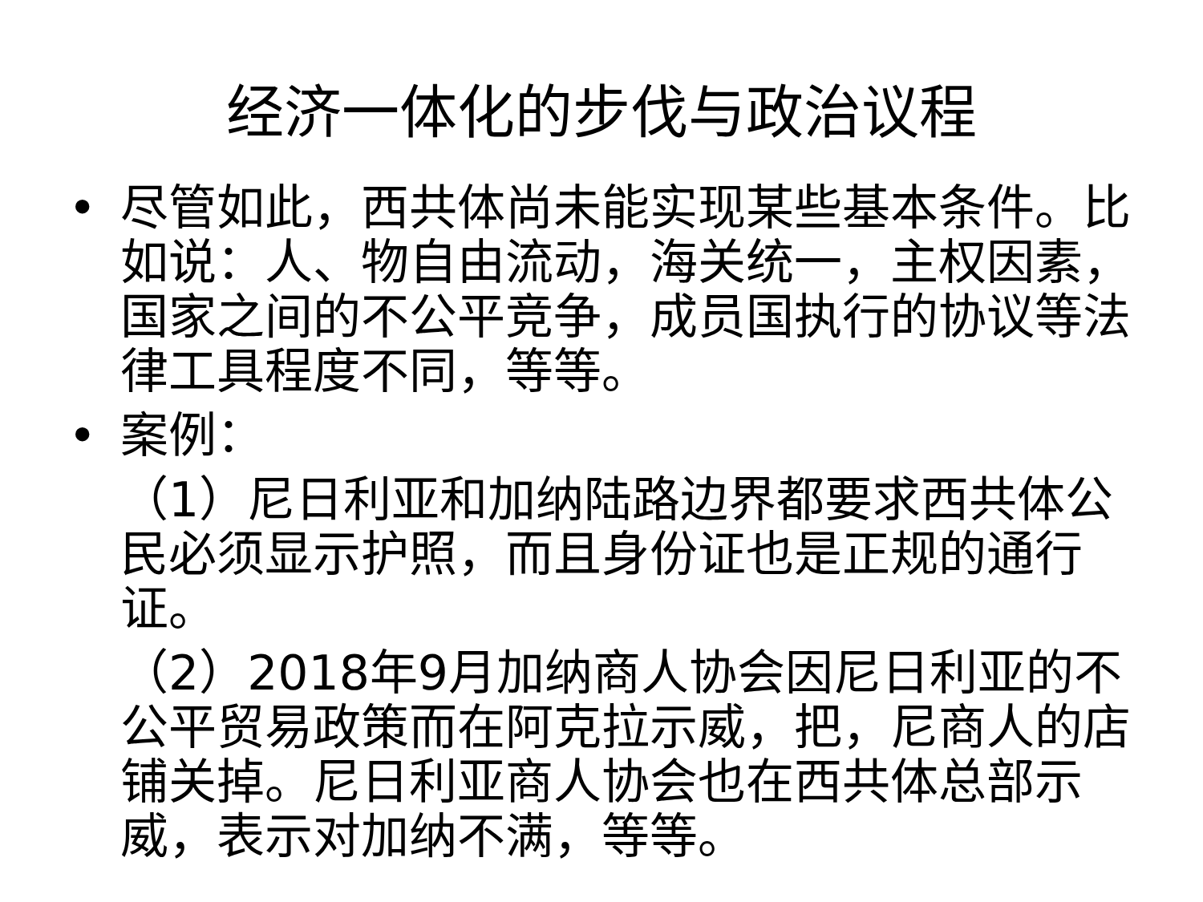经济一体化的步伐与政治议程
• 尽管如此，西共体尚未能实现某些基本条件。比如说：人、物自由流动，海关统一，主权因素，国家之间的不公平竞争，成员国执行的协议等法律工具程度不同，等等。
• 案例：
（1）尼日利亚和加纳陆路边界都要求西共体公民必须显示护照，而且身份证也是正规的通行证。
（2）2018年9月加纳商人协会因尼日利亚的不公平贸易政策而在阿克拉示威，把，尼商人的店铺关掉。尼日利亚商人协会也在西共体总部示威，表示对加纳不满，等等。